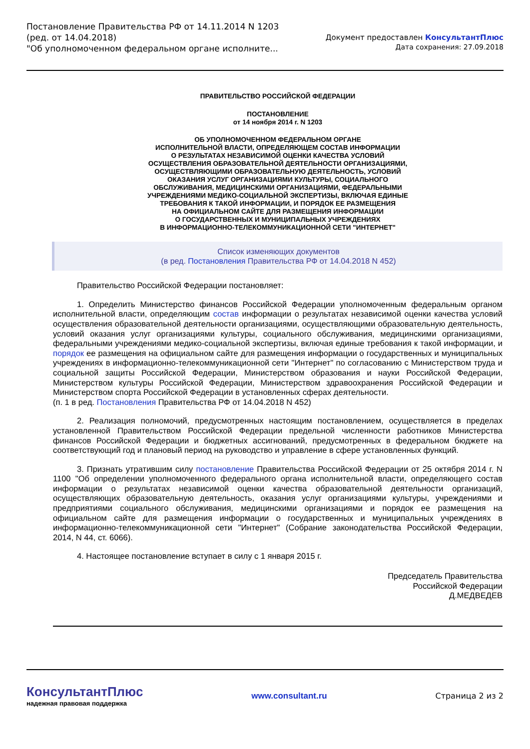Постановление Правительства РФ от 14.11.2014 N 1203
(ред. от 14.04.2018)
"Об уполномоченном федеральном органе исполните...
Документ предоставлен КонсультантПлюс
Дата сохранения: 27.09.2018
ПРАВИТЕЛЬСТВО РОССИЙСКОЙ ФЕДЕРАЦИИ
ПОСТАНОВЛЕНИЕ
от 14 ноября 2014 г. N 1203
ОБ УПОЛНОМОЧЕННОМ ФЕДЕРАЛЬНОМ ОРГАНЕ
ИСПОЛНИТЕЛЬНОЙ ВЛАСТИ, ОПРЕДЕЛЯЮЩЕМ СОСТАВ ИНФОРМАЦИИ
О РЕЗУЛЬТАТАХ НЕЗАВИСИМОЙ ОЦЕНКИ КАЧЕСТВА УСЛОВИЙ
ОСУЩЕСТВЛЕНИЯ ОБРАЗОВАТЕЛЬНОЙ ДЕЯТЕЛЬНОСТИ ОРГАНИЗАЦИЯМИ,
ОСУЩЕСТВЛЯЮЩИМИ ОБРАЗОВАТЕЛЬНУЮ ДЕЯТЕЛЬНОСТЬ, УСЛОВИЙ
ОКАЗАНИЯ УСЛУГ ОРГАНИЗАЦИЯМИ КУЛЬТУРЫ, СОЦИАЛЬНОГО
ОБСЛУЖИВАНИЯ, МЕДИЦИНСКИМИ ОРГАНИЗАЦИЯМИ, ФЕДЕРАЛЬНЫМИ
УЧРЕЖДЕНИЯМИ МЕДИКО-СОЦИАЛЬНОЙ ЭКСПЕРТИЗЫ, ВКЛЮЧАЯ ЕДИНЫЕ
ТРЕБОВАНИЯ К ТАКОЙ ИНФОРМАЦИИ, И ПОРЯДОК ЕЕ РАЗМЕЩЕНИЯ
НА ОФИЦИАЛЬНОМ САЙТЕ ДЛЯ РАЗМЕЩЕНИЯ ИНФОРМАЦИИ
О ГОСУДАРСТВЕННЫХ И МУНИЦИПАЛЬНЫХ УЧРЕЖДЕНИЯХ
В ИНФОРМАЦИОННО-ТЕЛЕКОММУНИКАЦИОННОЙ СЕТИ "ИНТЕРНЕТ"
Список изменяющих документов
(в ред. Постановления Правительства РФ от 14.04.2018 N 452)
Правительство Российской Федерации постановляет:
1. Определить Министерство финансов Российской Федерации уполномоченным федеральным органом исполнительной власти, определяющим состав информации о результатах независимой оценки качества условий осуществления образовательной деятельности организациями, осуществляющими образовательную деятельность, условий оказания услуг организациями культуры, социального обслуживания, медицинскими организациями, федеральными учреждениями медико-социальной экспертизы, включая единые требования к такой информации, и порядок ее размещения на официальном сайте для размещения информации о государственных и муниципальных учреждениях в информационно-телекоммуникационной сети "Интернет" по согласованию с Министерством труда и социальной защиты Российской Федерации, Министерством образования и науки Российской Федерации, Министерством культуры Российской Федерации, Министерством здравоохранения Российской Федерации и Министерством спорта Российской Федерации в установленных сферах деятельности.
(п. 1 в ред. Постановления Правительства РФ от 14.04.2018 N 452)
2. Реализация полномочий, предусмотренных настоящим постановлением, осуществляется в пределах установленной Правительством Российской Федерации предельной численности работников Министерства финансов Российской Федерации и бюджетных ассигнований, предусмотренных в федеральном бюджете на соответствующий год и плановый период на руководство и управление в сфере установленных функций.
3. Признать утратившим силу постановление Правительства Российской Федерации от 25 октября 2014 г. N 1100 "Об определении уполномоченного федерального органа исполнительной власти, определяющего состав информации о результатах независимой оценки качества образовательной деятельности организаций, осуществляющих образовательную деятельность, оказания услуг организациями культуры, учреждениями и предприятиями социального обслуживания, медицинскими организациями и порядок ее размещения на официальном сайте для размещения информации о государственных и муниципальных учреждениях в информационно-телекоммуникационной сети "Интернет" (Собрание законодательства Российской Федерации, 2014, N 44, ст. 6066).
4. Настоящее постановление вступает в силу с 1 января 2015 г.
Председатель Правительства
Российской Федерации
Д.МЕДВЕДЕВ
КонсультантПлюс
надежная правовая поддержка
www.consultant.ru Страница 2 из 2